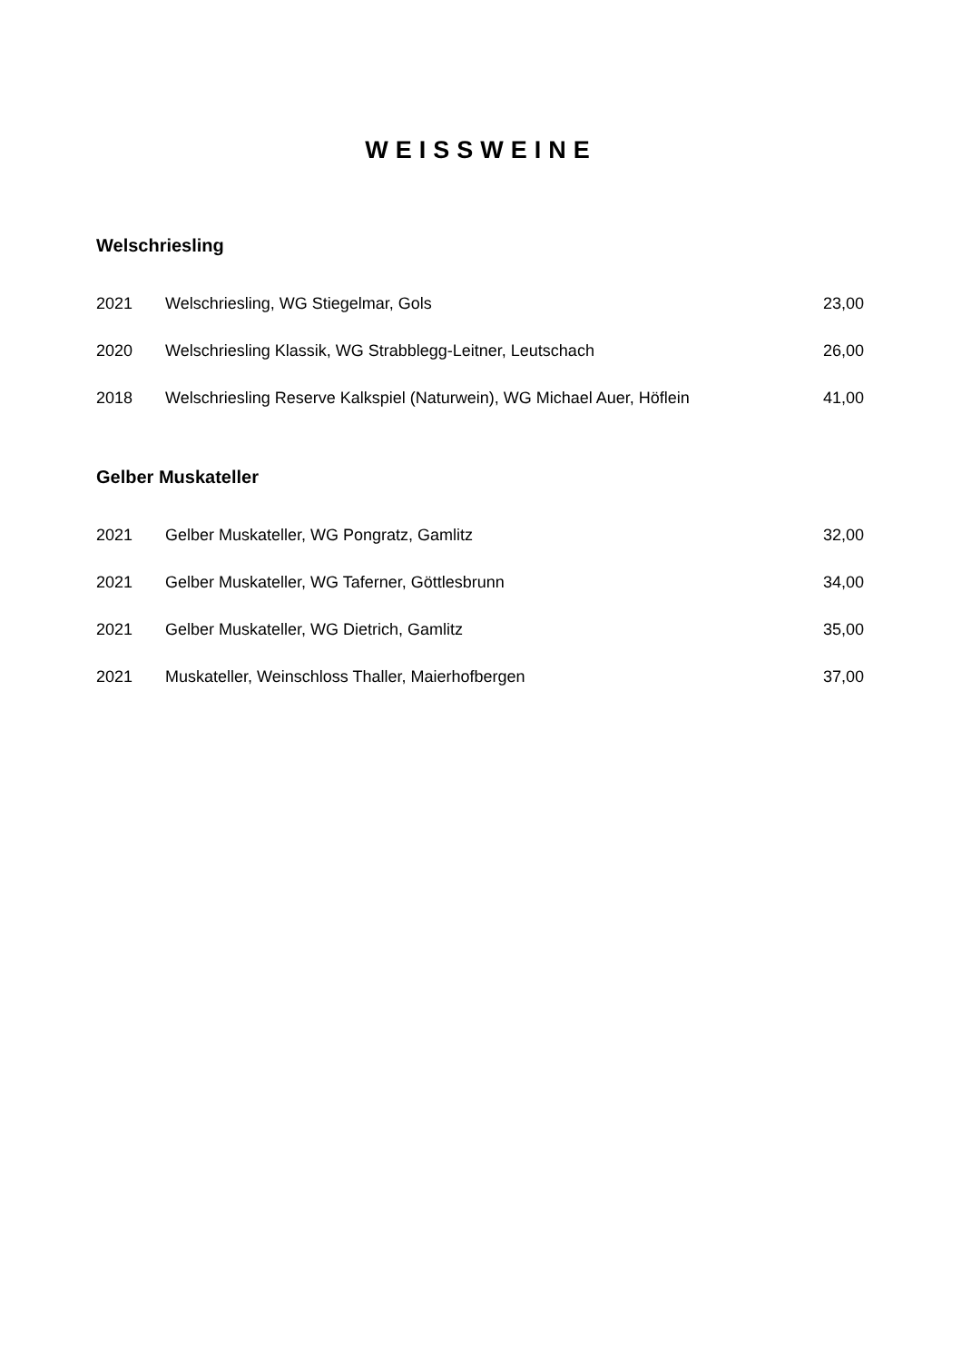WEISSWEINE
Welschriesling
| 2021 | Welschriesling, WG Stiegelmar, Gols | 23,00 |
| 2020 | Welschriesling Klassik, WG Strabblegg-Leitner, Leutschach | 26,00 |
| 2018 | Welschriesling Reserve Kalkspiel (Naturwein), WG Michael Auer, Höflein | 41,00 |
Gelber Muskateller
| 2021 | Gelber Muskateller, WG Pongratz, Gamlitz | 32,00 |
| 2021 | Gelber Muskateller, WG Taferner, Göttlesbrunn | 34,00 |
| 2021 | Gelber Muskateller, WG Dietrich, Gamlitz | 35,00 |
| 2021 | Muskateller, Weinschloss Thaller, Maierhofbergen | 37,00 |